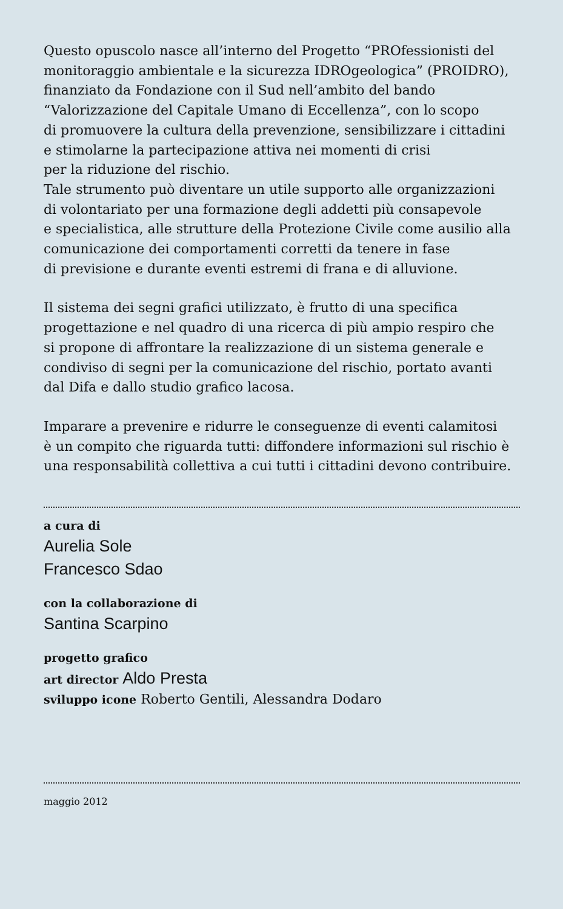Questo opuscolo nasce all’interno del Progetto “PROfessionisti del
monitoraggio ambientale e la sicurezza IDROgeologica” (PROIDRO),
finanziato da Fondazione con il Sud nell’ambito del bando
“Valorizzazione del Capitale Umano di Eccellenza”, con lo scopo
di promuovere la cultura della prevenzione, sensibilizzare i cittadini
e stimolarne la partecipazione attiva nei momenti di crisi
per la riduzione del rischio.
Tale strumento può diventare un utile supporto alle organizzazioni
di volontariato per una formazione degli addetti più consapevole
e specialistica, alle strutture della Protezione Civile come ausilio alla
comunicazione dei comportamenti corretti da tenere in fase
di previsione e durante eventi estremi di frana e di alluvione.
Il sistema dei segni grafici utilizzato, è frutto di una specifica
progettazione e nel quadro di una ricerca di più ampio respiro che
si propone di affrontare la realizzazione di un sistema generale e
condiviso di segni per la comunicazione del rischio, portato avanti
dal Difa e dallo studio grafico lacosa.
Imparare a prevenire e ridurre le conseguenze di eventi calamitosi
è un compito che riguarda tutti: diffondere informazioni sul rischio è
una responsabilità collettiva a cui tutti i cittadini devono contribuire.
a cura di
Aurelia Sole
Francesco Sdao
con la collaborazione di
Santina Scarpino
progetto grafico
art director Aldo Presta
sviluppo icone Roberto Gentili, Alessandra Dodaro
maggio 2012